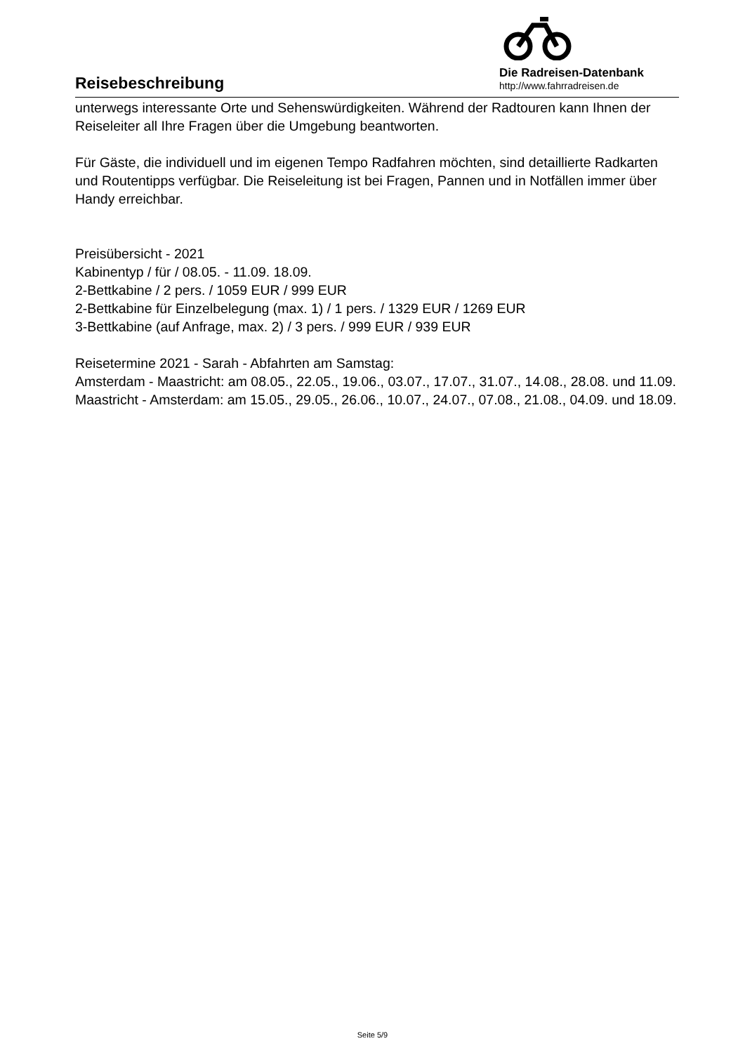Reisebeschreibung
Die Radreisen-Datenbank
http://www.fahrradreisen.de
unterwegs interessante Orte und Sehenswürdigkeiten. Während der Radtouren kann Ihnen der Reiseleiter all Ihre Fragen über die Umgebung beantworten.
Für Gäste, die individuell und im eigenen Tempo Radfahren möchten, sind detaillierte Radkarten und Routentipps verfügbar. Die Reiseleitung ist bei Fragen, Pannen und in Notfällen immer über Handy erreichbar.
Preisübersicht - 2021
Kabinentyp / für / 08.05. - 11.09. 18.09.
2-Bettkabine / 2 pers. / 1059 EUR / 999 EUR
2-Bettkabine für Einzelbelegung (max. 1) / 1 pers. / 1329 EUR / 1269 EUR
3-Bettkabine (auf Anfrage, max. 2) / 3 pers. / 999 EUR / 939 EUR
Reisetermine 2021 - Sarah - Abfahrten am Samstag:
Amsterdam - Maastricht: am 08.05., 22.05., 19.06., 03.07., 17.07., 31.07., 14.08., 28.08. und 11.09.
Maastricht - Amsterdam: am 15.05., 29.05., 26.06., 10.07., 24.07., 07.08., 21.08., 04.09. und 18.09.
Seite 5/9